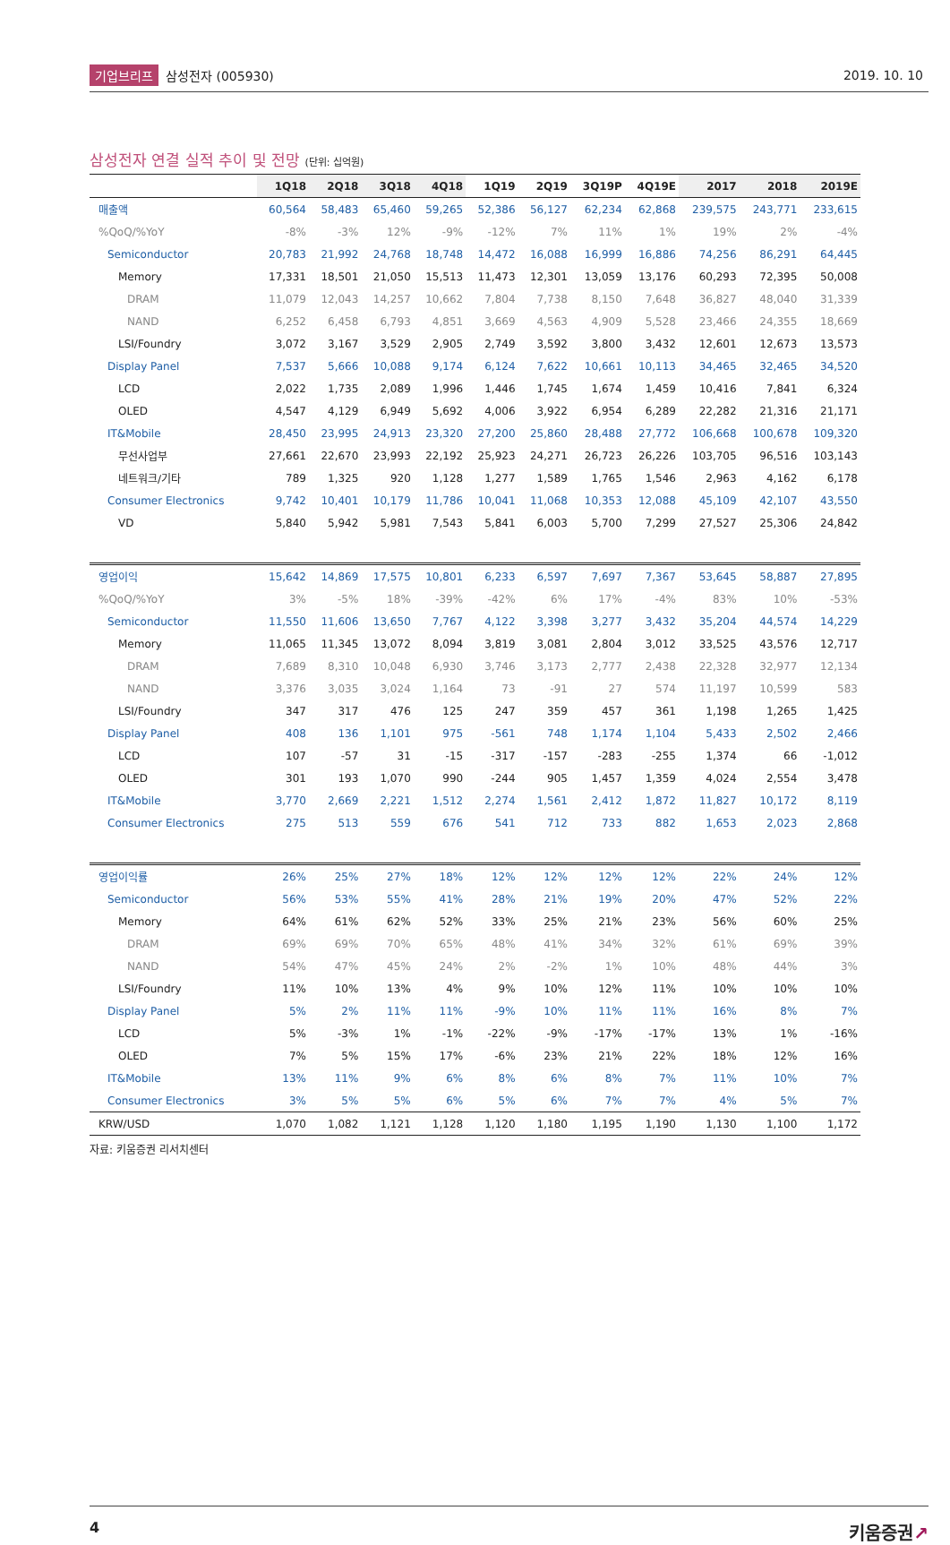기업브리프 삼성전자 (005930) 2019. 10. 10
삼성전자 연결 실적 추이 및 전망 (단위: 십억원)
| | 1Q18 | 2Q18 | 3Q18 | 4Q18 | 1Q19 | 2Q19 | 3Q19P | 4Q19E | 2017 | 2018 | 2019E |
| --- | --- | --- | --- | --- | --- | --- | --- | --- | --- | --- | --- |
| 매출액 | 60,564 | 58,483 | 65,460 | 59,265 | 52,386 | 56,127 | 62,234 | 62,868 | 239,575 | 243,771 | 233,615 |
| %QoQ/%YoY | -8% | -3% | 12% | -9% | -12% | 7% | 11% | 1% | 19% | 2% | -4% |
| Semiconductor | 20,783 | 21,992 | 24,768 | 18,748 | 14,472 | 16,088 | 16,999 | 16,886 | 74,256 | 86,291 | 64,445 |
| Memory | 17,331 | 18,501 | 21,050 | 15,513 | 11,473 | 12,301 | 13,059 | 13,176 | 60,293 | 72,395 | 50,008 |
| DRAM | 11,079 | 12,043 | 14,257 | 10,662 | 7,804 | 7,738 | 8,150 | 7,648 | 36,827 | 48,040 | 31,339 |
| NAND | 6,252 | 6,458 | 6,793 | 4,851 | 3,669 | 4,563 | 4,909 | 5,528 | 23,466 | 24,355 | 18,669 |
| LSI/Foundry | 3,072 | 3,167 | 3,529 | 2,905 | 2,749 | 3,592 | 3,800 | 3,432 | 12,601 | 12,673 | 13,573 |
| Display Panel | 7,537 | 5,666 | 10,088 | 9,174 | 6,124 | 7,622 | 10,661 | 10,113 | 34,465 | 32,465 | 34,520 |
| LCD | 2,022 | 1,735 | 2,089 | 1,996 | 1,446 | 1,745 | 1,674 | 1,459 | 10,416 | 7,841 | 6,324 |
| OLED | 4,547 | 4,129 | 6,949 | 5,692 | 4,006 | 3,922 | 6,954 | 6,289 | 22,282 | 21,316 | 21,171 |
| IT&Mobile | 28,450 | 23,995 | 24,913 | 23,320 | 27,200 | 25,860 | 28,488 | 27,772 | 106,668 | 100,678 | 109,320 |
| 무선사업부 | 27,661 | 22,670 | 23,993 | 22,192 | 25,923 | 24,271 | 26,723 | 26,226 | 103,705 | 96,516 | 103,143 |
| 네트워크/기타 | 789 | 1,325 | 920 | 1,128 | 1,277 | 1,589 | 1,765 | 1,546 | 2,963 | 4,162 | 6,178 |
| Consumer Electronics | 9,742 | 10,401 | 10,179 | 11,786 | 10,041 | 11,068 | 10,353 | 12,088 | 45,109 | 42,107 | 43,550 |
| VD | 5,840 | 5,942 | 5,981 | 7,543 | 5,841 | 6,003 | 5,700 | 7,299 | 27,527 | 25,306 | 24,842 |
| 영업이익 | 15,642 | 14,869 | 17,575 | 10,801 | 6,233 | 6,597 | 7,697 | 7,367 | 53,645 | 58,887 | 27,895 |
| %QoQ/%YoY | 3% | -5% | 18% | -39% | -42% | 6% | 17% | -4% | 83% | 10% | -53% |
| Semiconductor | 11,550 | 11,606 | 13,650 | 7,767 | 4,122 | 3,398 | 3,277 | 3,432 | 35,204 | 44,574 | 14,229 |
| Memory | 11,065 | 11,345 | 13,072 | 8,094 | 3,819 | 3,081 | 2,804 | 3,012 | 33,525 | 43,576 | 12,717 |
| DRAM | 7,689 | 8,310 | 10,048 | 6,930 | 3,746 | 3,173 | 2,777 | 2,438 | 22,328 | 32,977 | 12,134 |
| NAND | 3,376 | 3,035 | 3,024 | 1,164 | 73 | -91 | 27 | 574 | 11,197 | 10,599 | 583 |
| LSI/Foundry | 347 | 317 | 476 | 125 | 247 | 359 | 457 | 361 | 1,198 | 1,265 | 1,425 |
| Display Panel | 408 | 136 | 1,101 | 975 | -561 | 748 | 1,174 | 1,104 | 5,433 | 2,502 | 2,466 |
| LCD | 107 | -57 | 31 | -15 | -317 | -157 | -283 | -255 | 1,374 | 66 | -1,012 |
| OLED | 301 | 193 | 1,070 | 990 | -244 | 905 | 1,457 | 1,359 | 4,024 | 2,554 | 3,478 |
| IT&Mobile | 3,770 | 2,669 | 2,221 | 1,512 | 2,274 | 1,561 | 2,412 | 1,872 | 11,827 | 10,172 | 8,119 |
| Consumer Electronics | 275 | 513 | 559 | 676 | 541 | 712 | 733 | 882 | 1,653 | 2,023 | 2,868 |
| 영업이익률 | 26% | 25% | 27% | 18% | 12% | 12% | 12% | 12% | 22% | 24% | 12% |
| Semiconductor | 56% | 53% | 55% | 41% | 28% | 21% | 19% | 20% | 47% | 52% | 22% |
| Memory | 64% | 61% | 62% | 52% | 33% | 25% | 21% | 23% | 56% | 60% | 25% |
| DRAM | 69% | 69% | 70% | 65% | 48% | 41% | 34% | 32% | 61% | 69% | 39% |
| NAND | 54% | 47% | 45% | 24% | 2% | -2% | 1% | 10% | 48% | 44% | 3% |
| LSI/Foundry | 11% | 10% | 13% | 4% | 9% | 10% | 12% | 11% | 10% | 10% | 10% |
| Display Panel | 5% | 2% | 11% | 11% | -9% | 10% | 11% | 11% | 16% | 8% | 7% |
| LCD | 5% | -3% | 1% | -1% | -22% | -9% | -17% | -17% | 13% | 1% | -16% |
| OLED | 7% | 5% | 15% | 17% | -6% | 23% | 21% | 22% | 18% | 12% | 16% |
| IT&Mobile | 13% | 11% | 9% | 6% | 8% | 6% | 8% | 7% | 11% | 10% | 7% |
| Consumer Electronics | 3% | 5% | 5% | 6% | 5% | 6% | 7% | 7% | 4% | 5% | 7% |
| KRW/USD | 1,070 | 1,082 | 1,121 | 1,128 | 1,120 | 1,180 | 1,195 | 1,190 | 1,130 | 1,100 | 1,172 |
자료: 키움증권 리서치센터
4 키움증권↗